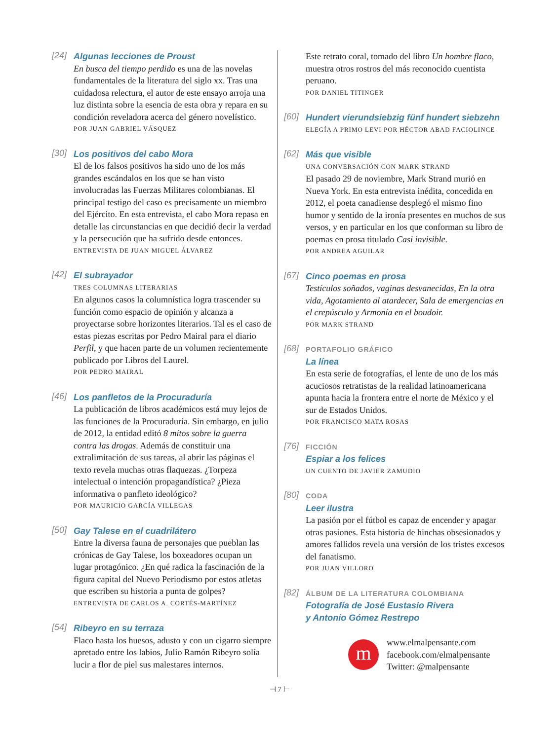[24]
Algunas lecciones de Proust
En busca del tiempo perdido es una de las novelas fundamentales de la literatura del siglo xx. Tras una cuidadosa relectura, el autor de este ensayo arroja una luz distinta sobre la esencia de esta obra y repara en su condición reveladora acerca del género novelístico.
POR JUAN GABRIEL VÁSQUEZ
[30]
Los positivos del cabo Mora
El de los falsos positivos ha sido uno de los más grandes escándalos en los que se han visto involucradas las Fuerzas Militares colombianas. El principal testigo del caso es precisamente un miembro del Ejército. En esta entrevista, el cabo Mora repasa en detalle las circunstancias en que decidió decir la verdad y la persecución que ha sufrido desde entonces.
ENTREVISTA DE JUAN MIGUEL ÁLVAREZ
[42]
El subrayador
TRES COLUMNAS LITERARIAS
En algunos casos la columnística logra trascender su función como espacio de opinión y alcanza a proyectarse sobre horizontes literarios. Tal es el caso de estas piezas escritas por Pedro Mairal para el diario Perfil, y que hacen parte de un volumen recientemente publicado por Libros del Laurel.
POR PEDRO MAIRAL
[46]
Los panfletos de la Procuraduría
La publicación de libros académicos está muy lejos de las funciones de la Procuraduría. Sin embargo, en julio de 2012, la entidad editó 8 mitos sobre la guerra contra las drogas. Además de constituir una extralimitación de sus tareas, al abrir las páginas el texto revela muchas otras flaquezas. ¿Torpeza intelectual o intención propagandística? ¿Pieza informativa o panfleto ideológico?
POR MAURICIO GARCÍA VILLEGAS
[50]
Gay Talese en el cuadrilátero
Entre la diversa fauna de personajes que pueblan las crónicas de Gay Talese, los boxeadores ocupan un lugar protagónico. ¿En qué radica la fascinación de la figura capital del Nuevo Periodismo por estos atletas que escriben su historia a punta de golpes?
ENTREVISTA DE CARLOS A. CORTÉS-MARTÍNEZ
[54]
Ribeyro en su terraza
Flaco hasta los huesos, adusto y con un cigarro siempre apretado entre los labios, Julio Ramón Ribeyro solía lucir a flor de piel sus malestares internos.
Este retrato coral, tomado del libro Un hombre flaco, muestra otros rostros del más reconocido cuentista peruano.
POR DANIEL TITINGER
[60]
Hundert vierundsiebzig fünf hundert siebzehn
ELEGÍA A PRIMO LEVI POR HÉCTOR ABAD FACIOLINCE
[62]
Más que visible
UNA CONVERSACIÓN CON MARK STRAND
El pasado 29 de noviembre, Mark Strand murió en Nueva York. En esta entrevista inédita, concedida en 2012, el poeta canadiense desplegó el mismo fino humor y sentido de la ironía presentes en muchos de sus versos, y en particular en los que conforman su libro de poemas en prosa titulado Casi invisible.
POR ANDREA AGUILAR
[67]
Cinco poemas en prosa
Testículos soñados, vaginas desvanecidas, En la otra vida, Agotamiento al atardecer, Sala de emergencias en el crepúsculo y Armonía en el boudoir.
POR MARK STRAND
[68]
PORTAFOLIO GRÁFICO
La línea
En esta serie de fotografías, el lente de uno de los más acuciosos retratistas de la realidad latinoamericana apunta hacia la frontera entre el norte de México y el sur de Estados Unidos.
POR FRANCISCO MATA ROSAS
[76]
FICCIÓN
Espiar a los felices
UN CUENTO DE JAVIER ZAMUDIO
[80]
CODA
Leer ilustra
La pasión por el fútbol es capaz de encender y apagar otras pasiones. Esta historia de hinchas obsesionados y amores fallidos revela una versión de los tristes excesos del fanatismo.
POR JUAN VILLORO
[82]
ÁLBUM DE LA LITERATURA COLOMBIANA
Fotografía de José Eustasio Rivera
y Antonio Gómez Restrepo
m
www.elmalpensante.com
facebook.com/elmalpensante
Twitter: @malpensante
⊣ 7 ⊢